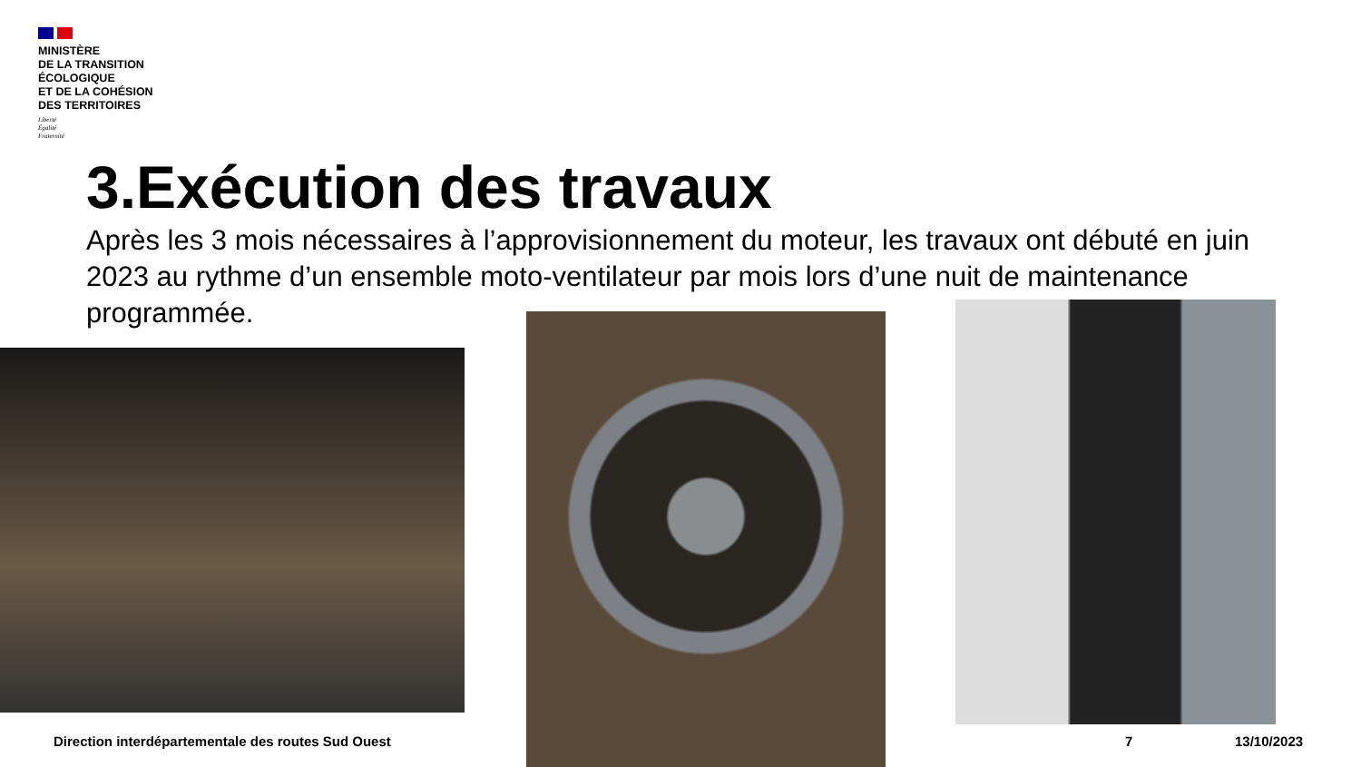MINISTÈRE
DE LA TRANSITION
ÉCOLOGIQUE
ET DE LA COHÉSION
DES TERRITOIRES
Liberté
Égalité
Fraternité
3.Exécution des travaux
Après les 3 mois nécessaires à l’approvisionnement du moteur, les travaux ont débuté en juin 2023 au rythme d’un ensemble moto-ventilateur par mois lors d’une nuit de maintenance programmée.
Direction interdépartementale des routes Sud Ouest
7 13/10/2023